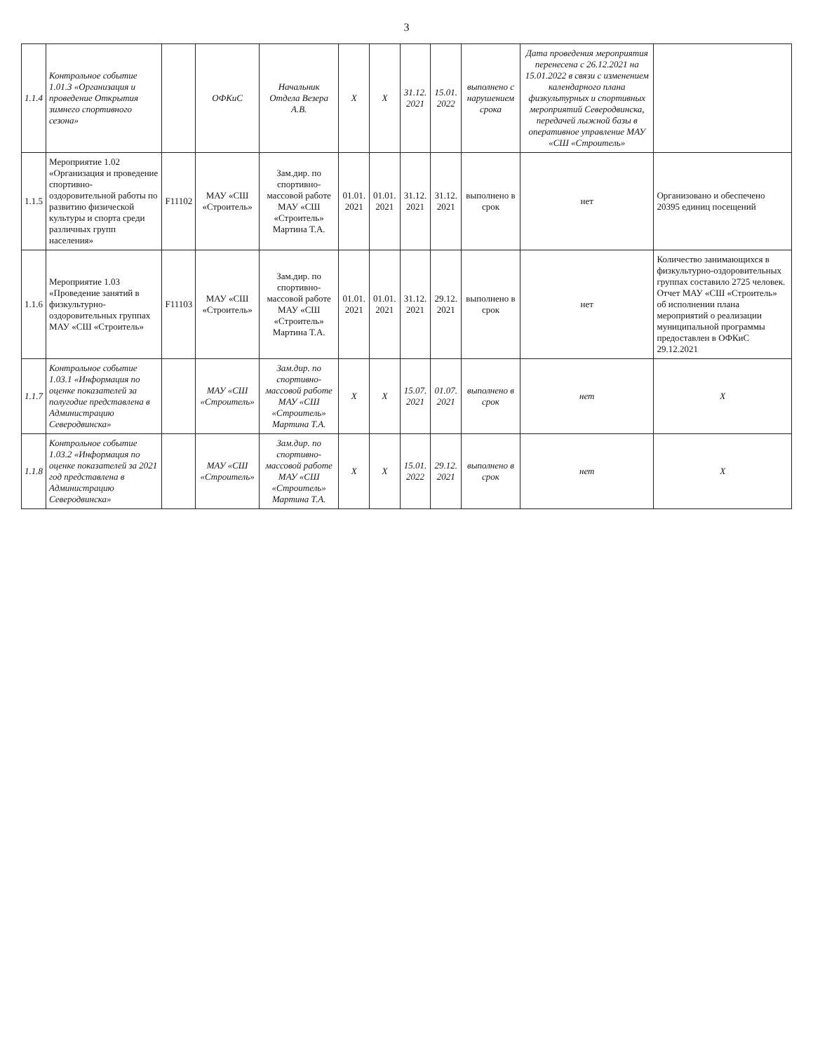3
| 1.1.4 | Контрольное событие 1.01.3 «Организация и проведение Открытия зимнего спортивного сезона» | | ОФКиС | Начальник Отдела Везера А.В. | X | X | 31.12. 2021 | 15.01. 2022 | выполнено с нарушением срока | Дата проведения мероприятия перенесена с 26.12.2021 на 15.01.2022 в связи с изменением календарного плана физкультурных и спортивных мероприятий Северодвинска, передачей лыжной базы в оперативное управление МАУ «СШ «Строитель» | |
| 1.1.5 | Мероприятие 1.02 «Организация и проведение спортивно-оздоровительной работы по развитию физической культуры и спорта среди различных групп населения» | F11102 | МАУ «СШ «Строитель» | Зам.дир. по спортивно-массовой работе МАУ «СШ «Строитель» Мартина Т.А. | 01.01. 2021 | 01.01. 2021 | 31.12. 2021 | 31.12. 2021 | выполнено в срок | нет | Организовано и обеспечено 20395 единиц посещений |
| 1.1.6 | Мероприятие 1.03 «Проведение занятий в физкультурно-оздоровительных группах МАУ «СШ «Строитель» | F11103 | МАУ «СШ «Строитель» | Зам.дир. по спортивно-массовой работе МАУ «СШ «Строитель» Мартина Т.А. | 01.01. 2021 | 01.01. 2021 | 31.12. 2021 | 29.12. 2021 | выполнено в срок | нет | Количество занимающихся в физкультурно-оздоровительных группах составило 2725 человек. Отчет МАУ «СШ «Строитель» об исполнении плана мероприятий о реализации муниципальной программы предоставлен в ОФКиС 29.12.2021 |
| 1.1.7 | Контрольное событие 1.03.1 «Информация по оценке показателей за полугодие представлена в Администрацию Северодвинска» | | МАУ «СШ «Строитель» | Зам.дир. по спортивно-массовой работе МАУ «СШ «Строитель» Мартина Т.А. | X | X | 15.07. 2021 | 01.07. 2021 | выполнено в срок | нет | X |
| 1.1.8 | Контрольное событие 1.03.2 «Информация по оценке показателей за 2021 год представлена в Администрацию Северодвинска» | | МАУ «СШ «Строитель» | Зам.дир. по спортивно-массовой работе МАУ «СШ «Строитель» Мартина Т.А. | X | X | 15.01. 2022 | 29.12. 2021 | выполнено в срок | нет | X |